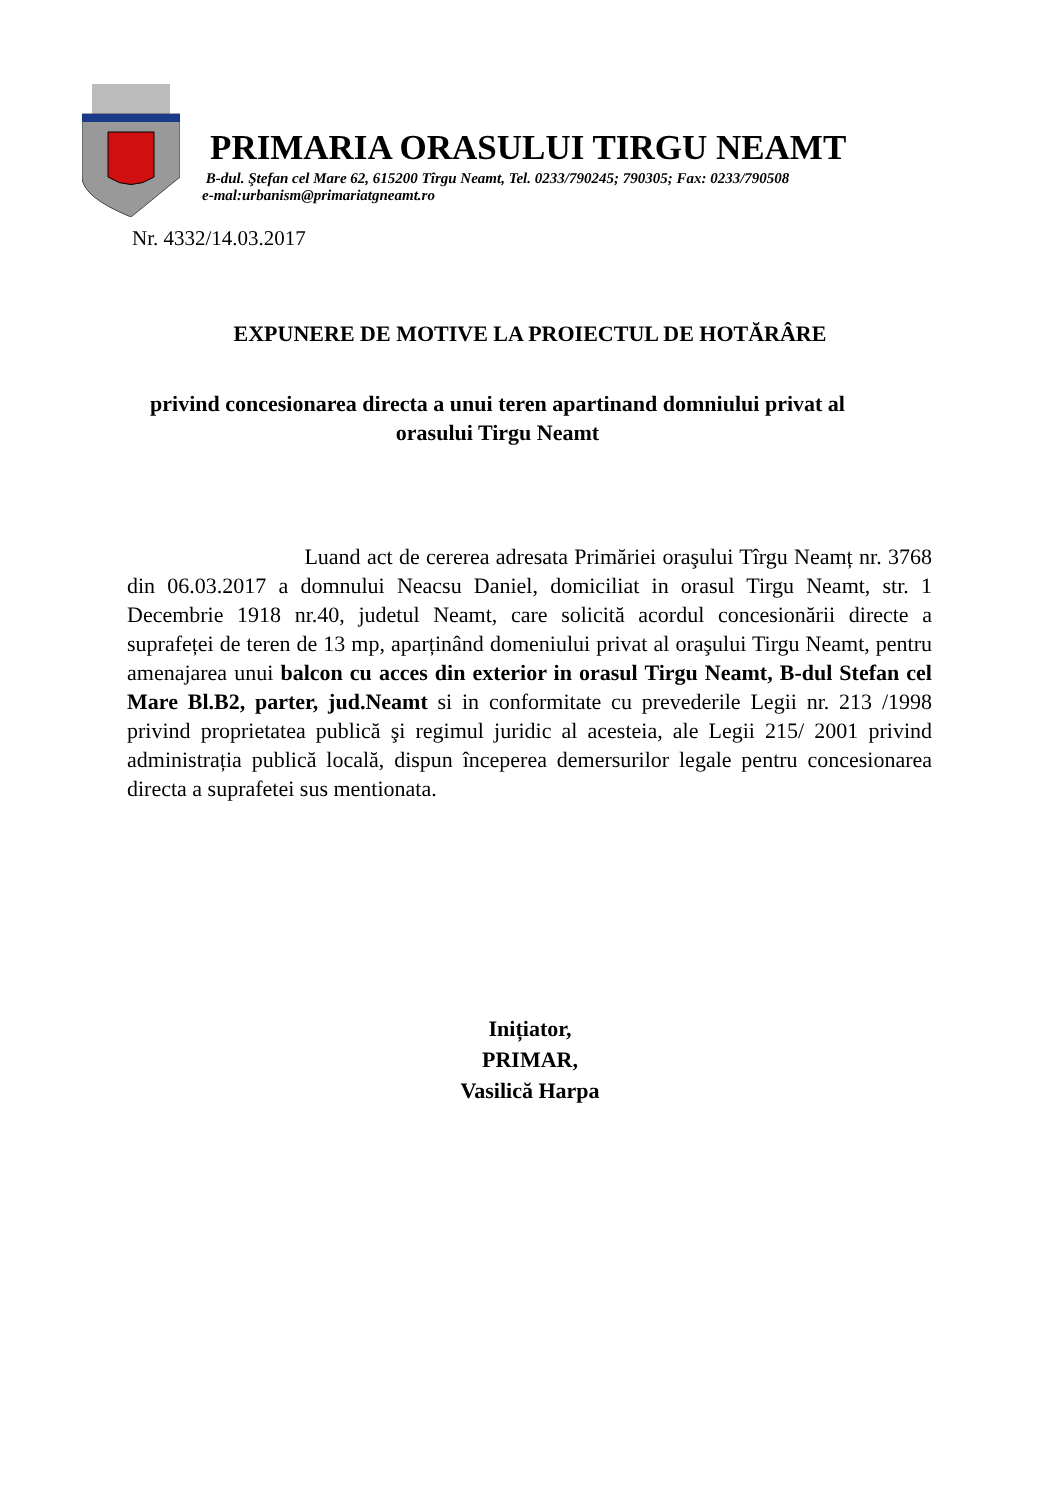PRIMARIA ORASULUI TIRGU NEAMT
B-dul. Ştefan cel Mare 62, 615200 Tîrgu Neamt, Tel. 0233/790245; 790305; Fax: 0233/790508
e-mal:urbanism@primariatgneamt.ro
Nr. 4332/14.03.2017
EXPUNERE DE MOTIVE LA PROIECTUL DE HOTĂRÂRE
privind concesionarea directa a unui teren apartinand domniului privat al orasului Tirgu Neamt
Luand act de cererea adresata Primăriei oraşului Tîrgu Neamț nr. 3768 din 06.03.2017 a domnului Neacsu Daniel, domiciliat in orasul Tirgu Neamt, str. 1 Decembrie 1918 nr.40, judetul Neamt, care solicită acordul concesionării directe a suprafeței de teren de 13 mp, aparținând domeniului privat al oraşului Tirgu Neamt, pentru amenajarea unui balcon cu acces din exterior in orasul Tirgu Neamt, B-dul Stefan cel Mare Bl.B2, parter, jud.Neamt si in conformitate cu prevederile Legii nr. 213 /1998 privind proprietatea publică şi regimul juridic al acesteia, ale Legii 215/ 2001 privind administrația publică locală, dispun începerea demersurilor legale pentru concesionarea directa a suprafetei sus mentionata.
Inițiator,
PRIMAR,
Vasilică Harpa